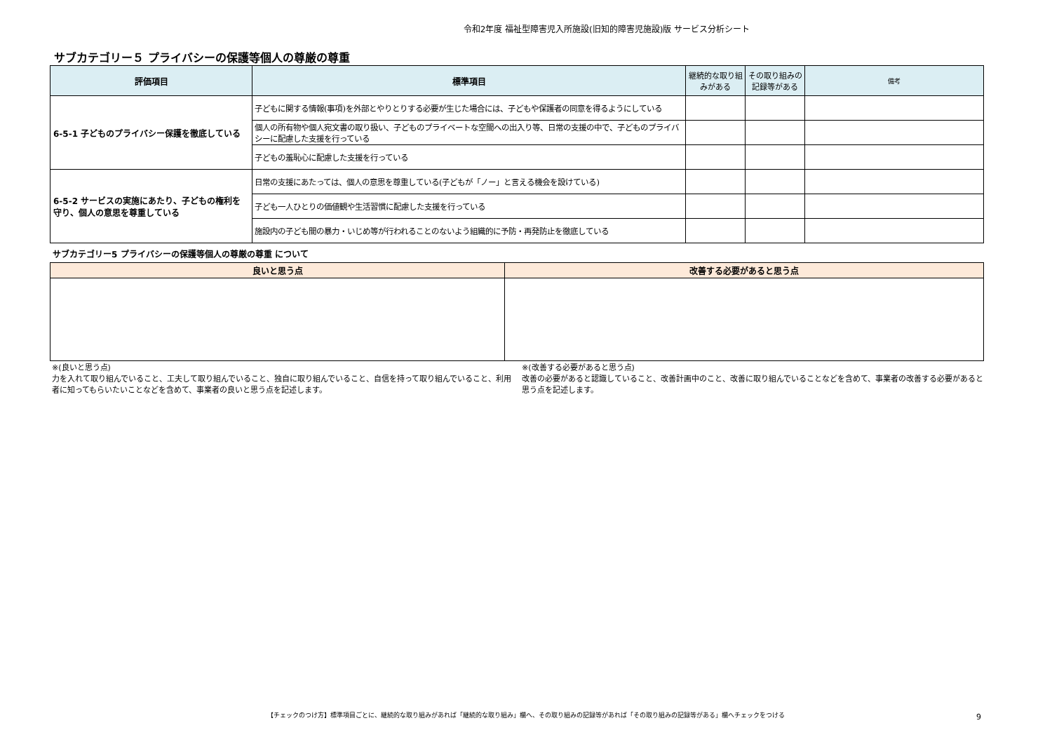令和2年度 福祉型障害児入所施設(旧知的障害児施設)版 サービス分析シート
サブカテゴリー５ プライバシーの保護等個人の尊厳の尊重
| 評価項目 | 標準項目 | 継続的な取り組みがある | その取り組みの記録等がある | 備考 |
| --- | --- | --- | --- | --- |
| 6-5-1 子どものプライバシー保護を徹底している | 子どもに関する情報(事項)を外部とやりとりする必要が生じた場合には、子どもや保護者の同意を得るようにしている | | | |
| | 個人の所有物や個人宛文書の取り扱い、子どものプライベートな空間への出入り等、日常の支援の中で、子どものプライバシーに配慮した支援を行っている | | | |
| | 子どもの羞恥心に配慮した支援を行っている | | | |
| 6-5-2 サービスの実施にあたり、子どもの権利を守り、個人の意思を尊重している | 日常の支援にあたっては、個人の意思を尊重している(子どもが「ノー」と言える機会を設けている) | | | |
| | 子ども一人ひとりの価値観や生活習慣に配慮した支援を行っている | | | |
| | 施設内の子ども間の暴力・いじめ等が行われることのないよう組織的に予防・再発防止を徹底している | | | |
サブカテゴリー5 プライバシーの保護等個人の尊厳の尊重 について
| 良いと思う点 | 改善する必要があると思う点 |
| --- | --- |
※(良いと思う点)
力を入れて取り組んでいること、工夫して取り組んでいること、独自に取り組んでいること、自信を持って取り組んでいること、利用者に知ってもらいたいことなどを含めて、事業者の良いと思う点を記述します。
※(改善する必要があると思う点)
改善の必要があると認識していること、改善計画中のこと、改善に取り組んでいることなどを含めて、事業者の改善する必要があると思う点を記述します。
【チェックのつけ方】標準項目ごとに、継続的な取り組みがあれば「継続的な取り組み」欄へ、その取り組みの記録等があれば「その取り組みの記録等がある」欄へチェックをつける 9